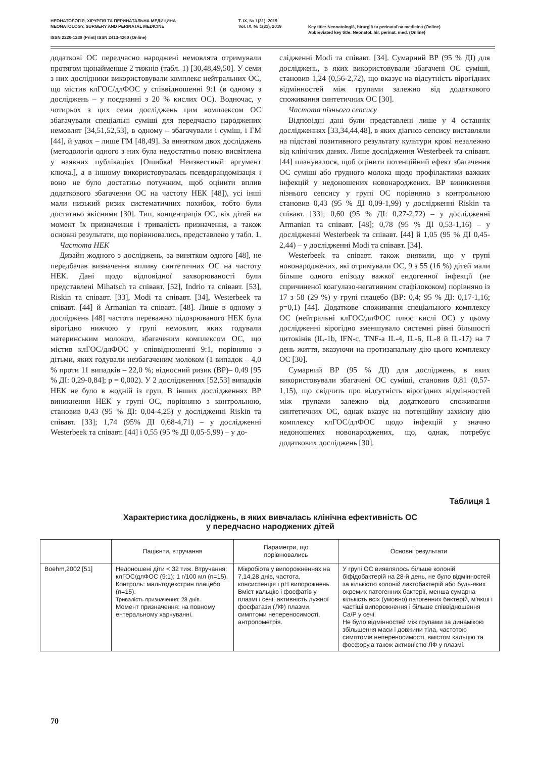НЕОНАТОЛОГІЯ, ХІРУРГІЯ ТА ПЕРИНАТАЛЬНА МЕДИЦИНА
NEONATOLOGY, SURGERY AND PERINATAL MEDICINE
ISSN 2226-1230 (Print) ISSN 2413-4260 (Online)
T. IX, № 1(31), 2019
Vol. IX, № 1(31), 2019
Key title: Neonatologìâ, hìrurgìâ ta perinatal'na medicina (Online)
Abbreviated key title: Neonatol. hìr. perinat. med. (Online)
додаткові ОС передчасно народжені немовлята отримували протягом щонайменше 2 тижнів (табл. 1) [30,48,49,50]. У семи з них дослідники використовували комплекс нейтральних ОС, що містив клГОС/длФОС у співвідношенні 9:1 (в одному з досліджень – у поєднанні з 20 % кислих ОС). Водночас, у чотирьох з цих семи досліджень цим комплексом ОС збагачували спеціальні суміші для передчасно народжених немовлят [34,51,52,53], в одному – збагачували і суміш, і ГМ [44], й удвох – лише ГМ [48,49]. За винятком двох досліджень (методологія одного з них була недостатньо повно висвітлена у наявних публікаціях [Ошибка! Неизвестный аргумент ключа.], а в іншому використовувалась псевдорандомізація і воно не було достатньо потужним, щоб оцінити вплив додаткового збагачення ОС на частоту НЕК [48]), усі інші мали низький ризик систематичних похибок, тобто були достатньо якісними [30]. Тип, концентрація ОС, вік дітей на момент їх призначення і тривалість призначення, а також основні результати, що порівнювались, представлено у табл. 1.
Частота НЕК
Дизайн жодного з досліджень, за винятком одного [48], не передбачав визначення впливу синтетичних ОС на частоту НЕК. Дані щодо відповідної захворюваності були представлені Mihatsch та співавт. [52], Indrio та співавт. [53], Riskin та співавт. [33], Modi та співавт. [34], Westerbeek та співавт. [44] й Armanian та співавт. [48]. Лише в одному з досліджень [48] частота переважно підозрюваного НЕК була вірогідно нижчою у групі немовлят, яких годували материнським молоком, збагаченим комплексом ОС, що містив клГОС/длФОС у співвідношенні 9:1, порівняно з дітьми, яких годували незбагаченим молоком (1 випадок – 4,0 % проти 11 випадків – 22,0 %; відносний ризик (ВР)– 0,49 [95 % ДІ: 0,29-0,84]; p = 0,002). У 2 дослідженнях [52,53] випадків НЕК не було в жодній із груп. В інших дослідженнях ВР виникнення НЕК у групі ОС, порівняно з контрольною, становив 0,43 (95 % ДІ: 0,04-4,25) у дослідженні Riskin та співавт. [33]; 1,74 (95% ДІ 0,68-4,71) – у дослідженні Westerbeek та співавт. [44] і 0,55 (95 % ДІ 0,05-5,99) – у до-
слідженні Modi та співавт. [34]. Сумарний ВР (95 % ДІ) для досліджень, в яких використовували збагачені ОС суміші, становив 1,24 (0,56-2,72), що вказує на відсутність вірогідних відмінностей між групами залежно від додаткового споживання синтетичних ОС [30].
Частота пізнього сепсису
Відповідні дані були представлені лише у 4 останніх дослідженнях [33,34,44,48], в яких діагноз сепсису виставляли на підставі позитивного результату культури крові незалежно від клінічних даних. Лише дослідження Westerbeek та співавт. [44] планувалося, щоб оцінити потенційний ефект збагачення ОС суміші або грудного молока щодо профілактики важких інфекцій у недоношених новонароджених. ВР виникнення пізнього сепсису у групі ОС порівняно з контрольною становив 0,43 (95 % ДІ 0,09-1,99) у дослідженні Riskin та співавт. [33]; 0,60 (95 % ДІ: 0,27-2,72) – у дослідженні Armanian та співавт. [48]; 0,78 (95 % ДІ 0,53-1,16) – у дослідженні Westerbeek та співавт. [44] й 1,05 (95 % ДІ 0,45-2,44) – у дослідженні Modi та співавт. [34].
Westerbeek та співавт. також виявили, що у групі новонароджених, які отримували ОС, 9 з 55 (16 %) дітей мали більше одного епізоду важкої ендогенної інфекції (не спричиненої коагулазо-негативним стафілококом) порівняно із 17 з 58 (29 %) у групі плацебо (ВР: 0,4; 95 % ДІ: 0,17-1,16; p=0,1) [44]. Додаткове споживання спеціального комплексу ОС (нейтральні клГОС/длФОС плюс кислі ОС) у цьому дослідженні вірогідно зменшувало системні рівні більшості цитокінів (IL-1b, IFN-c, TNF-a IL-4, IL-6, IL-8 й IL-17) на 7 день життя, вказуючи на протизапальну дію цього комплексу ОС [30].
Сумарний ВР (95 % ДІ) для досліджень, в яких використовували збагачені ОС суміші, становив 0,81 (0,57-1,15), що свідчить про відсутність вірогідних відмінностей між групами залежно від додаткового споживання синтетичних ОС, однак вказує на потенційну захисну дію комплексу клГОС/длФОС щодо інфекцій у значно недоношених новонароджених, що, однак, потребує додаткових досліджень [30].
Таблиця 1
Характеристика досліджень, в яких вивчалась клінічна ефективність ОС
у передчасно народжених дітей
| | Пацієнти, втручання | Параметри, що порівнювались | Основні результати |
| --- | --- | --- | --- |
| Boehm,2002 [51] | Недоношені діти < 32 тиж. Втручання: клГОС/длФОС (9:1); 1 г/100 мл (n=15). Контроль: мальтодекстрин плацебо (n=15). Тривалість призначення: 28 днів. Момент призначення: на повному ентеральному харчуванні. | Мікробіота у випорожненнях на 7,14,28 днів, частота, консистенція і pH випорожнень. Вміст кальцію і фосфатів у плазмі і сечі, активність лужної фосфатази (ЛФ) плазми, симптоми непереносимості, антропометрія. | У групі ОС виявлялось більше колоній біфідобактерій на 28-й день, не було відмінностей за кількістю колоній лактобактерій або будь-яких окремих патогенних бактерії, менша сумарна кількість всіх (умовно) патогенних бактерій, м'якші і частіші випорожнення і більше співвідношення Ca/P у сечі. Не було відмінностей між групами за динамікою збільшення маси і довжини тіла, частотою симптомів непереносимості, вмістом кальцію та фосфору,а також активністю ЛФ у плазмі. |
70